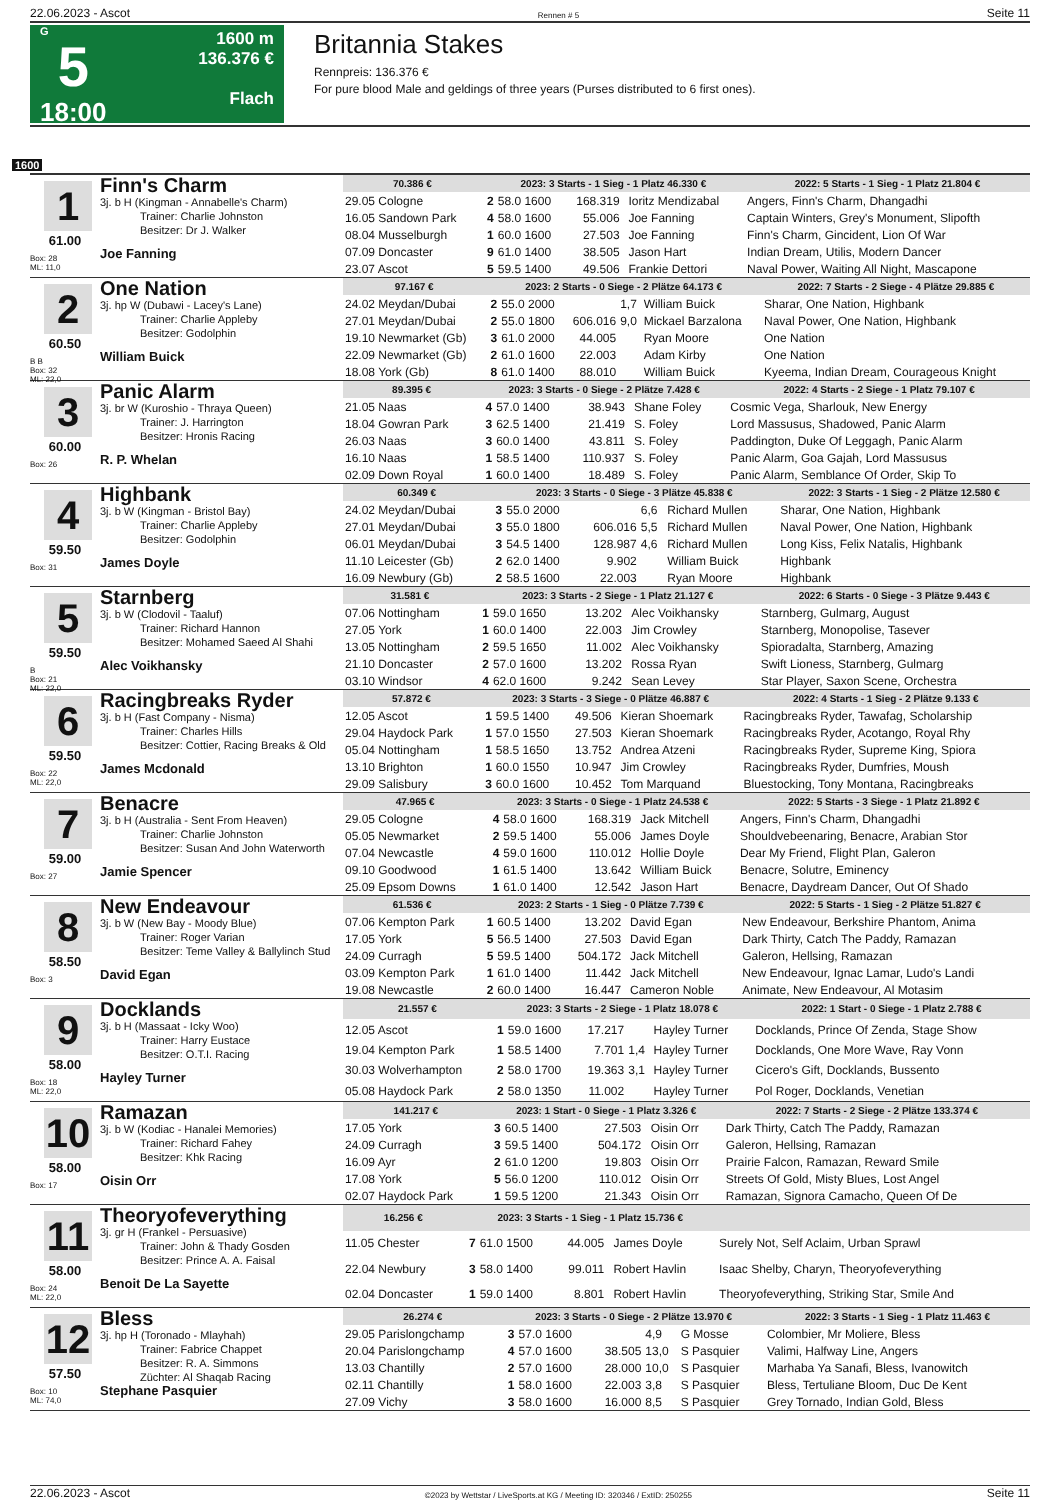22.06.2023 - Ascot Rennen # 5 Seite 11
G
5
18:00
1600 m
136.376 €
Flach
Britannia Stakes
Rennpreis: 136.376 €
For pure blood Male and geldings of three years (Purses distributed to 6 first ones).
1600
1
61.00
Box: 28
ML: 11,0
Finn's Charm
3j. b H (Kingman - Annabelle's Charm)
Trainer: Charlie Johnston
Besitzer: Dr J. Walker
Joe Fanning
| 70.386 € | 2023: 3 Starts - 1 Sieg - 1 Platz 46.330 € | | | | | | 2022: 5 Starts - 1 Sieg - 1 Platz 21.804 € |
| --- | --- | --- | --- | --- | --- | --- | --- |
| 29.05 Cologne | 2 | 58.0 1600 | 168.319 | | Ioritz Mendizabal | | Angers, Finn's Charm, Dhangadhi |
| 16.05 Sandown Park | 4 | 58.0 1600 | 55.006 | | Joe Fanning | | Captain Winters, Grey's Monument, Slipofth |
| 08.04 Musselburgh | 1 | 60.0 1600 | 27.503 | | Joe Fanning | | Finn's Charm, Gincident, Lion Of War |
| 07.09 Doncaster | 9 | 61.0 1400 | 38.505 | | Jason Hart | | Indian Dream, Utilis, Modern Dancer |
| 23.07 Ascot | 5 | 59.5 1400 | 49.506 | | Frankie Dettori | | Naval Power, Waiting All Night, Mascapone |
2
60.50
B B
Box: 32
ML: 22,0
One Nation
3j. hp W (Dubawi - Lacey's Lane)
Trainer: Charlie Appleby
Besitzer: Godolphin
William Buick
| 97.167 € | 2023: 2 Starts - 0 Siege - 2 Plätze 64.173 € | | | | | | 2022: 7 Starts - 2 Siege - 4 Plätze 29.885 € |
| --- | --- | --- | --- | --- | --- | --- | --- |
| 24.02 Meydan/Dubai | 2 | 55.0 2000 | | 1,7 | William Buick | | Sharar, One Nation, Highbank |
| 27.01 Meydan/Dubai | 2 | 55.0 1800 | 606.016 | 9,0 | Mickael Barzalona | | Naval Power, One Nation, Highbank |
| 19.10 Newmarket (Gb) | 3 | 61.0 2000 | 44.005 | | Ryan Moore | | One Nation |
| 22.09 Newmarket (Gb) | 2 | 61.0 1600 | 22.003 | | Adam Kirby | | One Nation |
| 18.08 York (Gb) | 8 | 61.0 1400 | 88.010 | | William Buick | | Kyeema, Indian Dream, Courageous Knight |
3
60.00
Box: 26
Panic Alarm
3j. br W (Kuroshio - Thraya Queen)
Trainer: J. Harrington
Besitzer: Hronis Racing
R. P. Whelan
| 89.395 € | 2023: 3 Starts - 0 Siege - 2 Plätze 7.428 € | | | | | | 2022: 4 Starts - 2 Siege - 1 Platz 79.107 € |
| --- | --- | --- | --- | --- | --- | --- | --- |
| 21.05 Naas | 4 | 57.0 1400 | 38.943 | | Shane Foley | | Cosmic Vega, Sharlouk, New Energy |
| 18.04 Gowran Park | 3 | 62.5 1400 | 21.419 | | S. Foley | | Lord Massusus, Shadowed, Panic Alarm |
| 26.03 Naas | 3 | 60.0 1400 | 43.811 | | S. Foley | | Paddington, Duke Of Leggagh, Panic Alarm |
| 16.10 Naas | 1 | 58.5 1400 | 110.937 | | S. Foley | | Panic Alarm, Goa Gajah, Lord Massusus |
| 02.09 Down Royal | 1 | 60.0 1400 | 18.489 | | S. Foley | | Panic Alarm, Semblance Of Order, Skip To |
4
59.50
Box: 31
Highbank
3j. b W (Kingman - Bristol Bay)
Trainer: Charlie Appleby
Besitzer: Godolphin
James Doyle
| 60.349 € | 2023: 3 Starts - 0 Siege - 3 Plätze 45.838 € | | | | | | 2022: 3 Starts - 1 Sieg - 2 Plätze 12.580 € |
| --- | --- | --- | --- | --- | --- | --- | --- |
| 24.02 Meydan/Dubai | 3 | 55.0 2000 | | 6,6 | Richard Mullen | | Sharar, One Nation, Highbank |
| 27.01 Meydan/Dubai | 3 | 55.0 1800 | 606.016 | 5,5 | Richard Mullen | | Naval Power, One Nation, Highbank |
| 06.01 Meydan/Dubai | 3 | 54.5 1400 | 128.987 | 4,6 | Richard Mullen | | Long Kiss, Felix Natalis, Highbank |
| 11.10 Leicester (Gb) | 2 | 62.0 1400 | 9.902 | | William Buick | | Highbank |
| 16.09 Newbury (Gb) | 2 | 58.5 1600 | 22.003 | | Ryan Moore | | Highbank |
5
59.50
B
Box: 21
ML: 22,0
Starnberg
3j. b W (Clodovil - Taaluf)
Trainer: Richard Hannon
Besitzer: Mohamed Saeed Al Shahi
Alec Voikhansky
| 31.581 € | 2023: 3 Starts - 2 Siege - 1 Platz 21.127 € | | | | | | 2022: 6 Starts - 0 Siege - 3 Plätze 9.443 € |
| --- | --- | --- | --- | --- | --- | --- | --- |
| 07.06 Nottingham | 1 | 59.0 1650 | 13.202 | | Alec Voikhansky | | Starnberg, Gulmarg, August |
| 27.05 York | 1 | 60.0 1400 | 22.003 | | Jim Crowley | | Starnberg, Monopolise, Tasever |
| 13.05 Nottingham | 2 | 59.5 1650 | 11.002 | | Alec Voikhansky | | Spioradalta, Starnberg, Amazing |
| 21.10 Doncaster | 2 | 57.0 1600 | 13.202 | | Rossa Ryan | | Swift Lioness, Starnberg, Gulmarg |
| 03.10 Windsor | 4 | 62.0 1600 | 9.242 | | Sean Levey | | Star Player, Saxon Scene, Orchestra |
6
59.50
Box: 22
ML: 22,0
Racingbreaks Ryder
3j. b H (Fast Company - Nisma)
Trainer: Charles Hills
Besitzer: Cottier, Racing Breaks & Old
James Mcdonald
| 57.872 € | 2023: 3 Starts - 3 Siege - 0 Plätze 46.887 € | | | | | | 2022: 4 Starts - 1 Sieg - 2 Plätze 9.133 € |
| --- | --- | --- | --- | --- | --- | --- | --- |
| 12.05 Ascot | 1 | 59.5 1400 | 49.506 | | Kieran Shoemark | | Racingbreaks Ryder, Tawafag, Scholarship |
| 29.04 Haydock Park | 1 | 57.0 1550 | 27.503 | | Kieran Shoemark | | Racingbreaks Ryder, Acotango, Royal Rhy |
| 05.04 Nottingham | 1 | 58.5 1650 | 13.752 | | Andrea Atzeni | | Racingbreaks Ryder, Supreme King, Spiora |
| 13.10 Brighton | 1 | 60.0 1550 | 10.947 | | Jim Crowley | | Racingbreaks Ryder, Dumfries, Moush |
| 29.09 Salisbury | 3 | 60.0 1600 | 10.452 | | Tom Marquand | | Bluestocking, Tony Montana, Racingbreaks |
7
59.00
Box: 27
Benacre
3j. b H (Australia - Sent From Heaven)
Trainer: Charlie Johnston
Besitzer: Susan And John Waterworth
Jamie Spencer
| 47.965 € | 2023: 3 Starts - 0 Siege - 1 Platz 24.538 € | | | | | | 2022: 5 Starts - 3 Siege - 1 Platz 21.892 € |
| --- | --- | --- | --- | --- | --- | --- | --- |
| 29.05 Cologne | 4 | 58.0 1600 | 168.319 | | Jack Mitchell | | Angers, Finn's Charm, Dhangadhi |
| 05.05 Newmarket | 2 | 59.5 1400 | 55.006 | | James Doyle | | Shouldvebeenaring, Benacre, Arabian Stor |
| 07.04 Newcastle | 4 | 59.0 1600 | 110.012 | | Hollie Doyle | | Dear My Friend, Flight Plan, Galeron |
| 09.10 Goodwood | 1 | 61.5 1400 | 13.642 | | William Buick | | Benacre, Solutre, Eminency |
| 25.09 Epsom Downs | 1 | 61.0 1400 | 12.542 | | Jason Hart | | Benacre, Daydream Dancer, Out Of Shado |
8
58.50
Box: 3
New Endeavour
3j. b W (New Bay - Moody Blue)
Trainer: Roger Varian
Besitzer: Teme Valley & Ballylinch Stud
David Egan
| 61.536 € | 2023: 2 Starts - 1 Sieg - 0 Plätze 7.739 € | | | | | | 2022: 5 Starts - 1 Sieg - 2 Plätze 51.827 € |
| --- | --- | --- | --- | --- | --- | --- | --- |
| 07.06 Kempton Park | 1 | 60.5 1400 | 13.202 | | David Egan | | New Endeavour, Berkshire Phantom, Anima |
| 17.05 York | 5 | 56.5 1400 | 27.503 | | David Egan | | Dark Thirty, Catch The Paddy, Ramazan |
| 24.09 Curragh | 5 | 59.5 1400 | 504.172 | | Jack Mitchell | | Galeron, Hellsing, Ramazan |
| 03.09 Kempton Park | 1 | 61.0 1400 | 11.442 | | Jack Mitchell | | New Endeavour, Ignac Lamar, Ludo's Landi |
| 19.08 Newcastle | 2 | 60.0 1400 | 16.447 | | Cameron Noble | | Animate, New Endeavour, Al Motasim |
9
58.00
Box: 18
ML: 22,0
Docklands
3j. b H (Massaat - Icky Woo)
Trainer: Harry Eustace
Besitzer: O.T.I. Racing
Hayley Turner
| 21.557 € | 2023: 3 Starts - 2 Siege - 1 Platz 18.078 € | | | | | | 2022: 1 Start - 0 Siege - 1 Platz 2.788 € |
| --- | --- | --- | --- | --- | --- | --- | --- |
| 12.05 Ascot | 1 | 59.0 1600 | 17.217 | | Hayley Turner | | Docklands, Prince Of Zenda, Stage Show |
| 19.04 Kempton Park | 1 | 58.5 1400 | 7.701 | 1,4 | Hayley Turner | | Docklands, One More Wave, Ray Vonn |
| 30.03 Wolverhampton | 2 | 58.0 1700 | 19.363 | 3,1 | Hayley Turner | | Cicero's Gift, Docklands, Bussento |
| 05.08 Haydock Park | 2 | 58.0 1350 | 11.002 | | Hayley Turner | | Pol Roger, Docklands, Venetian |
10
58.00
Box: 17
Ramazan
3j. b W (Kodiac - Hanalei Memories)
Trainer: Richard Fahey
Besitzer: Khk Racing
Oisin Orr
| 141.217 € | 2023: 1 Start - 0 Siege - 1 Platz 3.326 € | | | | | | 2022: 7 Starts - 2 Siege - 2 Plätze 133.374 € |
| --- | --- | --- | --- | --- | --- | --- | --- |
| 17.05 York | 3 | 60.5 1400 | 27.503 | | Oisin Orr | | Dark Thirty, Catch The Paddy, Ramazan |
| 24.09 Curragh | 3 | 59.5 1400 | 504.172 | | Oisin Orr | | Galeron, Hellsing, Ramazan |
| 16.09 Ayr | 2 | 61.0 1200 | 19.803 | | Oisin Orr | | Prairie Falcon, Ramazan, Reward Smile |
| 17.08 York | 5 | 56.0 1200 | 110.012 | | Oisin Orr | | Streets Of Gold, Misty Blues, Lost Angel |
| 02.07 Haydock Park | 1 | 59.5 1200 | 21.343 | | Oisin Orr | | Ramazan, Signora Camacho, Queen Of De |
11
58.00
Box: 24
ML: 22,0
Theoryofeverything
3j. gr H (Frankel - Persuasive)
Trainer: John & Thady Gosden
Besitzer: Prince A. A. Faisal
Benoit De La Sayette
| 16.256 € | 2023: 3 Starts - 1 Sieg - 1 Platz 15.736 € | | | | | | |
| --- | --- | --- | --- | --- | --- | --- | --- |
| 11.05 Chester | 7 | 61.0 1500 | 44.005 | | James Doyle | | Surely Not, Self Aclaim, Urban Sprawl |
| 22.04 Newbury | 3 | 58.0 1400 | 99.011 | | Robert Havlin | | Isaac Shelby, Charyn, Theoryofeverything |
| 02.04 Doncaster | 1 | 59.0 1400 | 8.801 | | Robert Havlin | | Theoryofeverything, Striking Star, Smile And |
12
57.50
Box: 10
ML: 74,0
Bless
3j. hp H (Toronado - Mlayhah)
Trainer: Fabrice Chappet
Besitzer: R. A. Simmons
Züchter: Al Shaqab Racing
Stephane Pasquier
| 26.274 € | 2023: 3 Starts - 0 Siege - 2 Plätze 13.970 € | | | | | | 2022: 3 Starts - 1 Sieg - 1 Platz 11.463 € |
| --- | --- | --- | --- | --- | --- | --- | --- |
| 29.05 Parislongchamp | 3 | 57.0 1600 | | 4,9 | G Mosse | | Colombier, Mr Moliere, Bless |
| 20.04 Parislongchamp | 4 | 57.0 1600 | 38.505 | 13,0 | S Pasquier | | Valimi, Halfway Line, Angers |
| 13.03 Chantilly | 2 | 57.0 1600 | 28.000 | 10,0 | S Pasquier | | Marhaba Ya Sanafi, Bless, Ivanowitch |
| 02.11 Chantilly | 1 | 58.0 1600 | 22.003 | 3,8 | S Pasquier | | Bless, Tertuliane Bloom, Duc De Kent |
| 27.09 Vichy | 3 | 58.0 1600 | 16.000 | 8,5 | S Pasquier | | Grey Tornado, Indian Gold, Bless |
22.06.2023 - Ascot ©2023 by Wettstar / LiveSports.at KG / Meeting ID: 320346 / ExtID: 250255 Seite 11